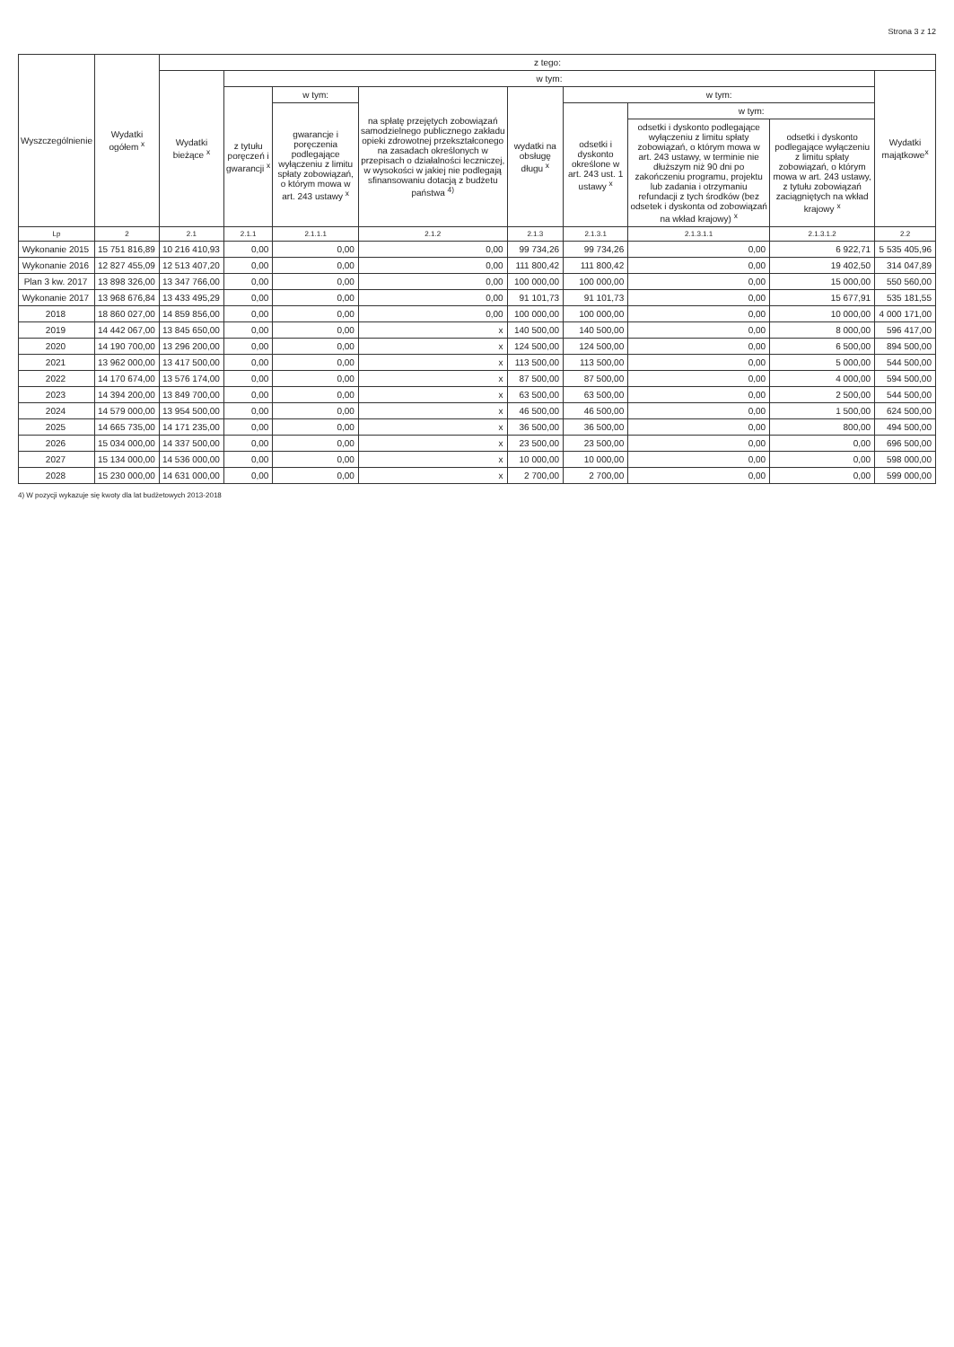Strona 3 z 12
| Wyszczególnienie | Wydatki ogółem <sup>x</sup> | z tego: | | | | | | | | |
| --- | --- | --- | --- | --- | --- | --- | --- | --- | --- | --- |
| | | Wydatki bieżące <sup>x</sup> | w tym: | | | | | | | Wydatki majątkowe<sup>x</sup> |
| | | | z tytułu poręczeń i gwarancji <sup>x</sup> | w tym: | na spłatę przejętych zobowiązań samodzielnego publicznego zakładu opieki zdrowotnej przekształconego na zasadach określonych w przepisach o działalności leczniczej, w wysokości w jakiej nie podlegają sfinansowaniu dotacją z budżetu państwa <sup>4)</sup> | wydatki na obsługę długu <sup>x</sup> | w tym: | | | |
| | | | | gwarancje i poręczenia podlegające wyłączeniu z limitu spłaty zobowiązań, o którym mowa w art. 243 ustawy <sup>x</sup> | | | odsetki i dyskonto określone w art. 243 ust. 1 ustawy <sup>x</sup> | w tym: | | |
| | | | | | | | | odsetki i dyskonto podlegające wyłączeniu z limitu spłaty zobowiązań, o którym mowa w art. 243 ustawy, w terminie nie dłuższym niż 90 dni po zakończeniu programu, projektu lub zadania i otrzymaniu refundacji z tych środków (bez odsetek i dyskonta od zobowiązań na wkład krajowy) <sup>x</sup> | odsetki i dyskonto podlegające wyłączeniu z limitu spłaty zobowiązań, o którym mowa w art. 243 ustawy, z tytułu zobowiązań zaciągniętych na wkład krajowy <sup>x</sup> | |
| Lp | 2 | 2.1 | 2.1.1 | 2.1.1.1 | 2.1.2 | 2.1.3 | 2.1.3.1 | 2.1.3.1.1 | 2.1.3.1.2 | 2.2 |
| Wykonanie 2015 | 15 751 816,89 | 10 216 410,93 | 0,00 | 0,00 | 0,00 | 99 734,26 | 99 734,26 | 0,00 | 6 922,71 | 5 535 405,96 |
| Wykonanie 2016 | 12 827 455,09 | 12 513 407,20 | 0,00 | 0,00 | 0,00 | 111 800,42 | 111 800,42 | 0,00 | 19 402,50 | 314 047,89 |
| Plan 3 kw. 2017 | 13 898 326,00 | 13 347 766,00 | 0,00 | 0,00 | 0,00 | 100 000,00 | 100 000,00 | 0,00 | 15 000,00 | 550 560,00 |
| Wykonanie 2017 | 13 968 676,84 | 13 433 495,29 | 0,00 | 0,00 | 0,00 | 91 101,73 | 91 101,73 | 0,00 | 15 677,91 | 535 181,55 |
| 2018 | 18 860 027,00 | 14 859 856,00 | 0,00 | 0,00 | 0,00 | 100 000,00 | 100 000,00 | 0,00 | 10 000,00 | 4 000 171,00 |
| 2019 | 14 442 067,00 | 13 845 650,00 | 0,00 | 0,00 | x | 140 500,00 | 140 500,00 | 0,00 | 8 000,00 | 596 417,00 |
| 2020 | 14 190 700,00 | 13 296 200,00 | 0,00 | 0,00 | x | 124 500,00 | 124 500,00 | 0,00 | 6 500,00 | 894 500,00 |
| 2021 | 13 962 000,00 | 13 417 500,00 | 0,00 | 0,00 | x | 113 500,00 | 113 500,00 | 0,00 | 5 000,00 | 544 500,00 |
| 2022 | 14 170 674,00 | 13 576 174,00 | 0,00 | 0,00 | x | 87 500,00 | 87 500,00 | 0,00 | 4 000,00 | 594 500,00 |
| 2023 | 14 394 200,00 | 13 849 700,00 | 0,00 | 0,00 | x | 63 500,00 | 63 500,00 | 0,00 | 2 500,00 | 544 500,00 |
| 2024 | 14 579 000,00 | 13 954 500,00 | 0,00 | 0,00 | x | 46 500,00 | 46 500,00 | 0,00 | 1 500,00 | 624 500,00 |
| 2025 | 14 665 735,00 | 14 171 235,00 | 0,00 | 0,00 | x | 36 500,00 | 36 500,00 | 0,00 | 800,00 | 494 500,00 |
| 2026 | 15 034 000,00 | 14 337 500,00 | 0,00 | 0,00 | x | 23 500,00 | 23 500,00 | 0,00 | 0,00 | 696 500,00 |
| 2027 | 15 134 000,00 | 14 536 000,00 | 0,00 | 0,00 | x | 10 000,00 | 10 000,00 | 0,00 | 0,00 | 598 000,00 |
| 2028 | 15 230 000,00 | 14 631 000,00 | 0,00 | 0,00 | x | 2 700,00 | 2 700,00 | 0,00 | 0,00 | 599 000,00 |
4) W pozycji wykazuje się kwoty dla lat budżetowych 2013-2018